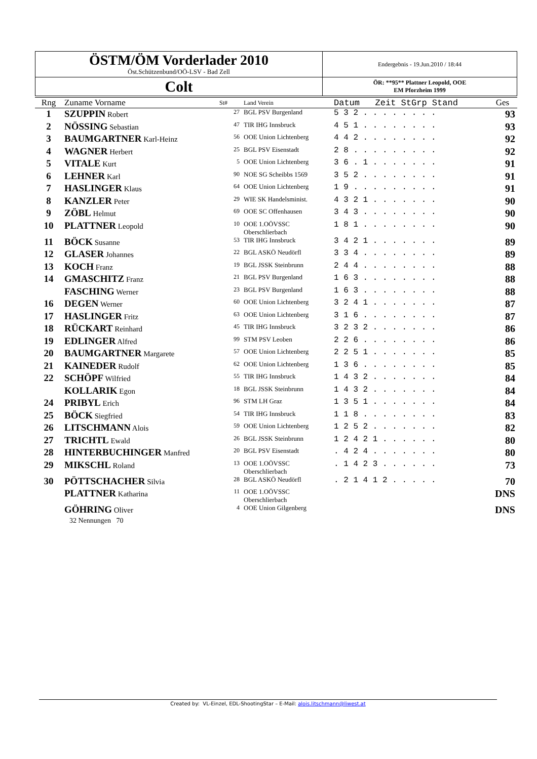| ÖSTM/ÖM Vorderlader 2010 Öst.Schützenbund/OÖ-LSV - Bad Zell | Endergebnis - 19.Jun.2010 / 18:44 |
| Colt | ÖR: **95** Plattner Leopold, OOE EM Pforzheim 1999 |
| Rng | Zuname Vorname | St# | Land Verein | Datum Zeit StGrp Stand | Ges |
| --- | --- | --- | --- | --- | --- |
| 1 | SZUPPIN Robert | 27 | BGL PSV Burgenland | 5 3 2 . . . . . . . . | 93 |
| 2 | NÖSSING Sebastian | 47 | TIR IHG Innsbruck | 4 5 1 . . . . . . . . | 93 |
| 3 | BAUMGARTNER Karl-Heinz | 56 | OOE Union Lichtenberg | 4 4 2 . . . . . . . . | 92 |
| 4 | WAGNER Herbert | 25 | BGL PSV Eisenstadt | 2 8 . . . . . . . . . | 92 |
| 5 | VITALE Kurt | 5 | OOE Union Lichtenberg | 3 6 . 1 . . . . . . . | 91 |
| 6 | LEHNER Karl | 90 | NOE SG Scheibbs 1569 | 3 5 2 . . . . . . . . | 91 |
| 7 | HASLINGER Klaus | 64 | OOE Union Lichtenberg | 1 9 . . . . . . . . . | 91 |
| 8 | KANZLER Peter | 29 | WIE SK Handelsminist. | 4 3 2 1 . . . . . . . | 90 |
| 9 | ZÖBL Helmut | 69 | OOE SC Offenhausen | 3 4 3 . . . . . . . . | 90 |
| 10 | PLATTNER Leopold | 10 | OOE 1.OÖVSSC Oberschlierbach | 1 8 1 . . . . . . . . | 90 |
| 11 | BÖCK Susanne | 53 | TIR IHG Innsbruck | 3 4 2 1 . . . . . . . | 89 |
| 12 | GLASER Johannes | 22 | BGL ASKÖ Neudörfl | 3 3 4 . . . . . . . . | 89 |
| 13 | KOCH Franz | 19 | BGL JSSK Steinbrunn | 2 4 4 . . . . . . . . | 88 |
| 14 | GMASCHITZ Franz | 21 | BGL PSV Burgenland | 1 6 3 . . . . . . . . | 88 |
| | FASCHING Werner | 23 | BGL PSV Burgenland | 1 6 3 . . . . . . . . | 88 |
| 16 | DEGEN Werner | 60 | OOE Union Lichtenberg | 3 2 4 1 . . . . . . . | 87 |
| 17 | HASLINGER Fritz | 63 | OOE Union Lichtenberg | 3 1 6 . . . . . . . . | 87 |
| 18 | RÜCKART Reinhard | 45 | TIR IHG Innsbruck | 3 2 3 2 . . . . . . . | 86 |
| 19 | EDLINGER Alfred | 99 | STM PSV Leoben | 2 2 6 . . . . . . . . | 86 |
| 20 | BAUMGARTNER Margarete | 57 | OOE Union Lichtenberg | 2 2 5 1 . . . . . . . | 85 |
| 21 | KAINEDER Rudolf | 62 | OOE Union Lichtenberg | 1 3 6 . . . . . . . . | 85 |
| 22 | SCHÖPF Wilfried | 55 | TIR IHG Innsbruck | 1 4 3 2 . . . . . . . | 84 |
| | KOLLARIK Egon | 18 | BGL JSSK Steinbrunn | 1 4 3 2 . . . . . . . | 84 |
| 24 | PRIBYL Erich | 96 | STM LH Graz | 1 3 5 1 . . . . . . . | 84 |
| 25 | BÖCK Siegfried | 54 | TIR IHG Innsbruck | 1 1 8 . . . . . . . . | 83 |
| 26 | LITSCHMANN Alois | 59 | OOE Union Lichtenberg | 1 2 5 2 . . . . . . . | 82 |
| 27 | TRICHTL Ewald | 26 | BGL JSSK Steinbrunn | 1 2 4 2 1 . . . . . . | 80 |
| 28 | HINTERBUCHINGER Manfred | 20 | BGL PSV Eisenstadt | . 4 2 4 . . . . . . . | 80 |
| 29 | MIKSCHL Roland | 13 | OOE 1.OÖVSSC Oberschlierbach | . 1 4 2 3 . . . . . . | 73 |
| 30 | PÖTTSCHACHER Silvia | 28 | BGL ASKÖ Neudörfl | . 2 1 4 1 2 . . . . . | 70 |
| | PLATTNER Katharina | 11 | OOE 1.OÖVSSC Oberschlierbach | | DNS |
| | GÖHRING Oliver | 4 | OOE Union Gilgenberg | | DNS |
| | 32 Nennungen 70 | | | | |
Created by: VL-Einzel, EDL-ShootingStar – E-Mail: alois.litschmann@liwest.at